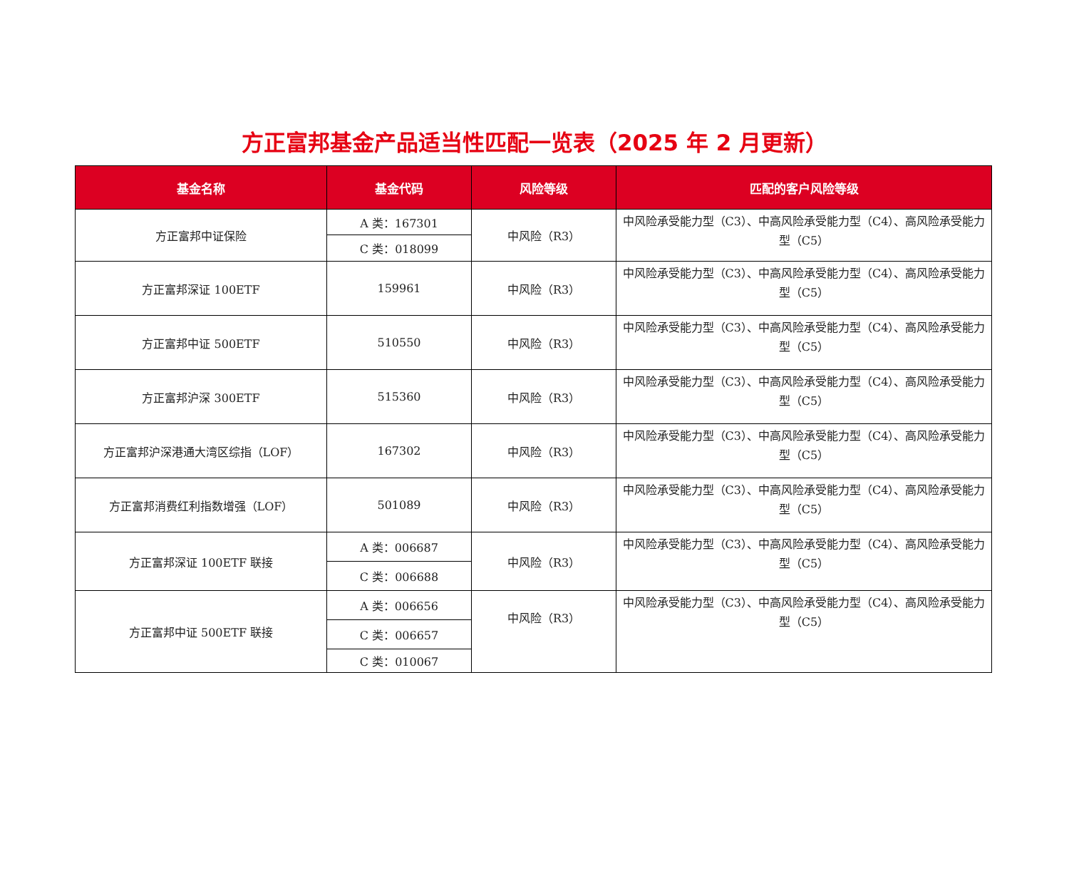方正富邦基金产品适当性匹配一览表（2025 年 2 月更新）
| 基金名称 | 基金代码 | 风险等级 | 匹配的客户风险等级 |
| --- | --- | --- | --- |
| 方正富邦中证保险 | A 类：167301 | 中风险（R3） | 中风险承受能力型（C3）、中高风险承受能力型（C4）、高风险承受能力型（C5） |
| | C 类：018099 | | |
| 方正富邦深证 100ETF | 159961 | 中风险（R3） | 中风险承受能力型（C3）、中高风险承受能力型（C4）、高风险承受能力型（C5） |
| 方正富邦中证 500ETF | 510550 | 中风险（R3） | 中风险承受能力型（C3）、中高风险承受能力型（C4）、高风险承受能力型（C5） |
| 方正富邦沪深 300ETF | 515360 | 中风险（R3） | 中风险承受能力型（C3）、中高风险承受能力型（C4）、高风险承受能力型（C5） |
| 方正富邦沪深港通大湾区综指（LOF） | 167302 | 中风险（R3） | 中风险承受能力型（C3）、中高风险承受能力型（C4）、高风险承受能力型（C5） |
| 方正富邦消费红利指数增强（LOF） | 501089 | 中风险（R3） | 中风险承受能力型（C3）、中高风险承受能力型（C4）、高风险承受能力型（C5） |
| 方正富邦深证 100ETF 联接 | A 类：006687 | 中风险（R3） | 中风险承受能力型（C3）、中高风险承受能力型（C4）、高风险承受能力型（C5） |
| | C 类：006688 | | |
| 方正富邦中证 500ETF 联接 | A 类：006656 | 中风险（R3） | 中风险承受能力型（C3）、中高风险承受能力型（C4）、高风险承受能力型（C5） |
| | C 类：006657 | | |
| | C 类：010067 | | |